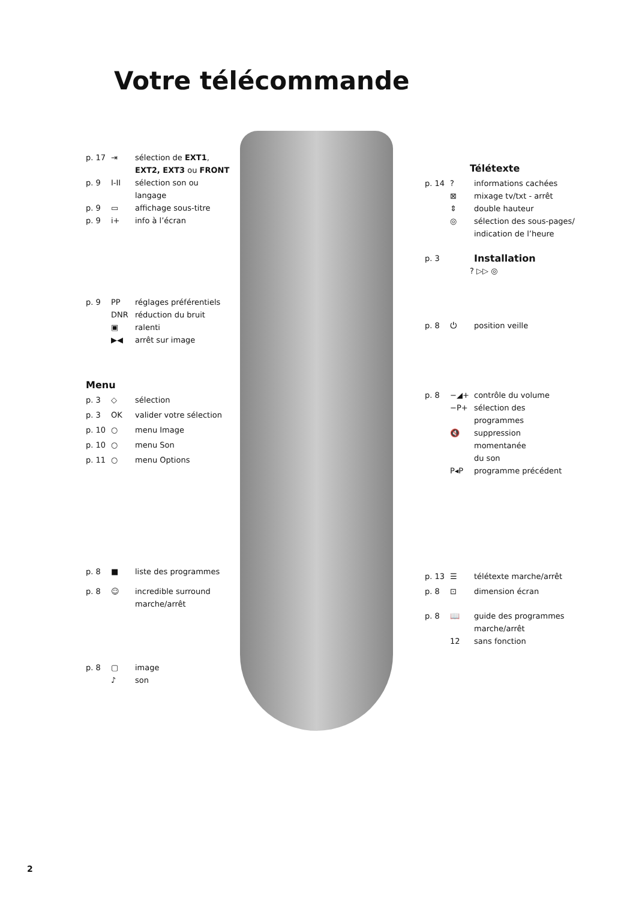Votre télécommande
p. 17 ⇥ sélection de EXT1,
EXT2, EXT3 ou FRONT
p. 9 I-II sélection son ou langage
p. 9 ▭ affichage sous-titre
p. 9 i+ info à l’écran
p. 9 PP réglages préférentiels
DNR réduction du bruit
▣ ralenti
▶◀ arrêt sur image
Menu
p. 3 ◇ sélection
p. 3 OK valider votre sélection
p. 10 ○ menu Image
p. 10 ○ menu Son
p. 11 ○ menu Options
p. 8 ■ liste des programmes
p. 8 ☺ incredible surround
marche/arrêt
p. 8 ▢ image
♪ son
Télétexte
p. 14? informations cachées
⊠ mixage tv/txt - arrêt
⇕ double hauteur
◎ sélection des sous-pages/
indication de l’heure
p. 3
Installation
? ▷▷ ◎
p. 8 ⏻ position veille
p. 8 −◢+ contrôle du volume
−P+ sélection des programmes
🔇 suppression momentanée
du son
P◂P programme précédent
p. 13 ☰ télétexte marche/arrêt
p. 8 ⊡ dimension écran
p. 8 📖 guide des programmes
marche/arrêt
12 sans fonction
2